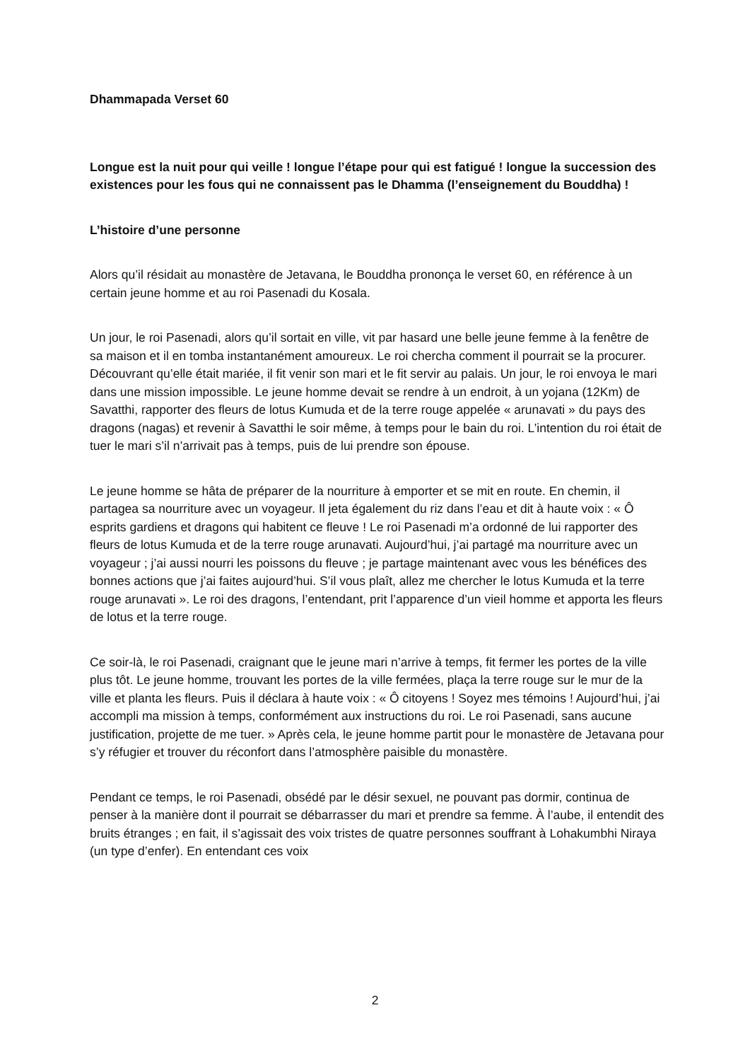Dhammapada Verset 60
Longue est la nuit pour qui veille ! longue l’étape pour qui est fatigué ! longue la succession des existences pour les fous qui ne connaissent pas le Dhamma (l’enseignement du Bouddha) !
L’histoire d’une personne
Alors qu’il résidait au monastère de Jetavana, le Bouddha prononça le verset 60, en référence à un certain jeune homme et au roi Pasenadi du Kosala.
Un jour, le roi Pasenadi, alors qu’il sortait en ville, vit par hasard une belle jeune femme à la fenêtre de sa maison et il en tomba instantanément amoureux. Le roi chercha comment il pourrait se la procurer. Découvrant qu’elle était mariée, il fit venir son mari et le fit servir au palais. Un jour, le roi envoya le mari dans une mission impossible. Le jeune homme devait se rendre à un endroit, à un yojana (12Km) de Savatthi, rapporter des fleurs de lotus Kumuda et de la terre rouge appelée « arunavati » du pays des dragons (nagas) et revenir à Savatthi le soir même, à temps pour le bain du roi. L’intention du roi était de tuer le mari s’il n’arrivait pas à temps, puis de lui prendre son épouse.
Le jeune homme se hâta de préparer de la nourriture à emporter et se mit en route. En chemin, il partagea sa nourriture avec un voyageur. Il jeta également du riz dans l’eau et dit à haute voix : « Ô esprits gardiens et dragons qui habitent ce fleuve ! Le roi Pasenadi m’a ordonné de lui rapporter des fleurs de lotus Kumuda et de la terre rouge arunavati. Aujourd’hui, j’ai partagé ma nourriture avec un voyageur ; j’ai aussi nourri les poissons du fleuve ; je partage maintenant avec vous les bénéfices des bonnes actions que j’ai faites aujourd’hui. S’il vous plaît, allez me chercher le lotus Kumuda et la terre rouge arunavati ». Le roi des dragons, l’entendant, prit l’apparence d’un vieil homme et apporta les fleurs de lotus et la terre rouge.
Ce soir-là, le roi Pasenadi, craignant que le jeune mari n’arrive à temps, fit fermer les portes de la ville plus tôt. Le jeune homme, trouvant les portes de la ville fermées, plaça la terre rouge sur le mur de la ville et planta les fleurs. Puis il déclara à haute voix : « Ô citoyens ! Soyez mes témoins ! Aujourd’hui, j’ai accompli ma mission à temps, conformément aux instructions du roi. Le roi Pasenadi, sans aucune justification, projette de me tuer. » Après cela, le jeune homme partit pour le monastère de Jetavana pour s’y réfugier et trouver du réconfort dans l’atmosphère paisible du monastère.
Pendant ce temps, le roi Pasenadi, obsédé par le désir sexuel, ne pouvant pas dormir, continua de penser à la manière dont il pourrait se débarrasser du mari et prendre sa femme. À l’aube, il entendit des bruits étranges ; en fait, il s’agissait des voix tristes de quatre personnes souffrant à Lohakumbhi Niraya (un type d’enfer). En entendant ces voix
2